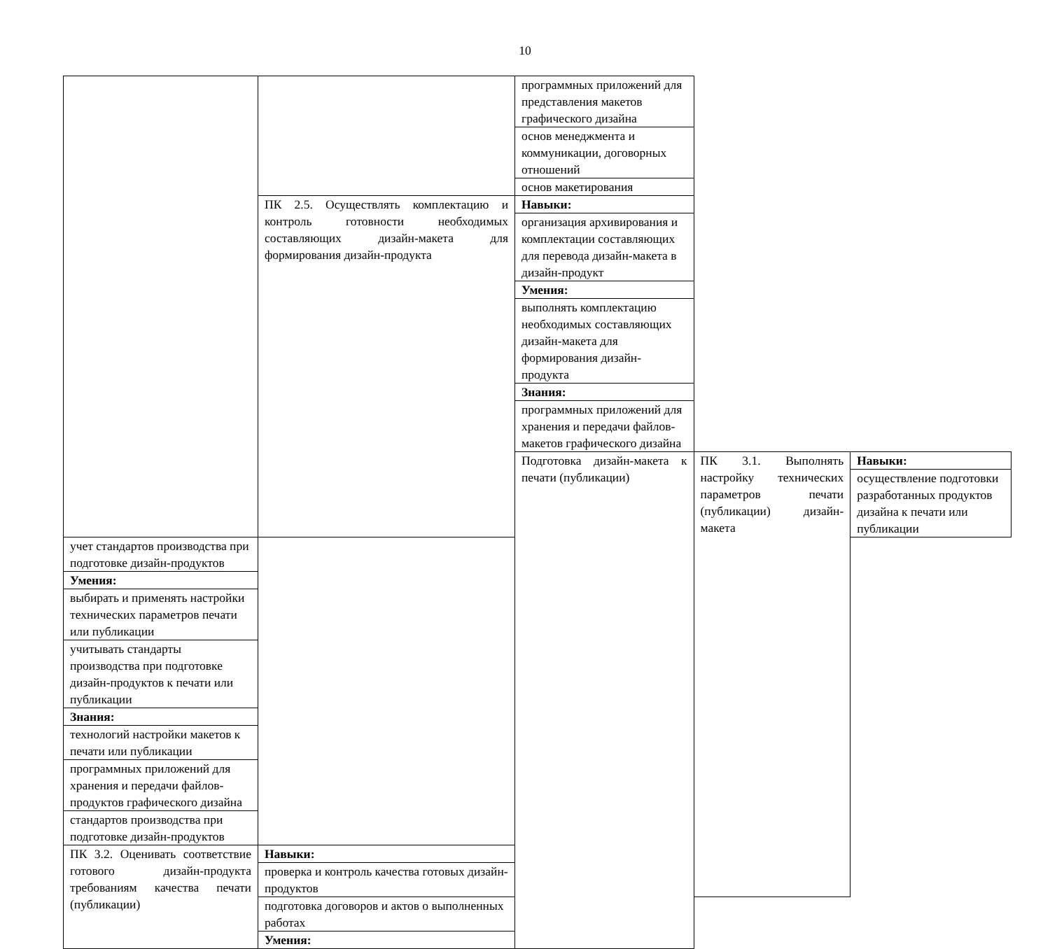10
| | | программных приложений для представления макетов графического дизайна | | |
| | | основ менеджмента и коммуникации, договорных отношений | | |
| | | основ макетирования | | |
| | ПК 2.5. Осуществлять комплектацию и контроль готовности необходимых составляющих дизайн-макета для формирования дизайн-продукта | Навыки: | | |
| | | организация архивирования и комплектации составляющих для перевода дизайн-макета в дизайн-продукт | | |
| | | Умения: | | |
| | | выполнять комплектацию необходимых составляющих дизайн-макета для формирования дизайн-продукта | | |
| | | Знания: | | |
| | | программных приложений для хранения и передачи файлов-макетов графического дизайна | | |
| | | Подготовка дизайн-макета к печати (публикации) | ПК 3.1. Выполнять настройку технических параметров печати (публикации) дизайн-макета | Навыки: |
| | | | | осуществление подготовки разработанных продуктов дизайна к печати или публикации |
| учет стандартов производства при подготовке дизайн-продуктов | | | | |
| Умения: | | | | |
| выбирать и применять настройки технических параметров печати или публикации | | | | |
| учитывать стандарты производства при подготовке дизайн-продуктов к печати или публикации | | | | |
| Знания: | | | | |
| технологий настройки макетов к печати или публикации | | | | |
| программных приложений для хранения и передачи файлов-продуктов графического дизайна | | | | |
| стандартов производства при подготовке дизайн-продуктов | | | | |
| ПК 3.2. Оценивать соответствие готового дизайн-продукта требованиям качества печати (публикации) | Навыки: | | | |
| | проверка и контроль качества готовых дизайн-продуктов | | | |
| | подготовка договоров и актов о выполненных работах | | | |
| | Умения: | | | |